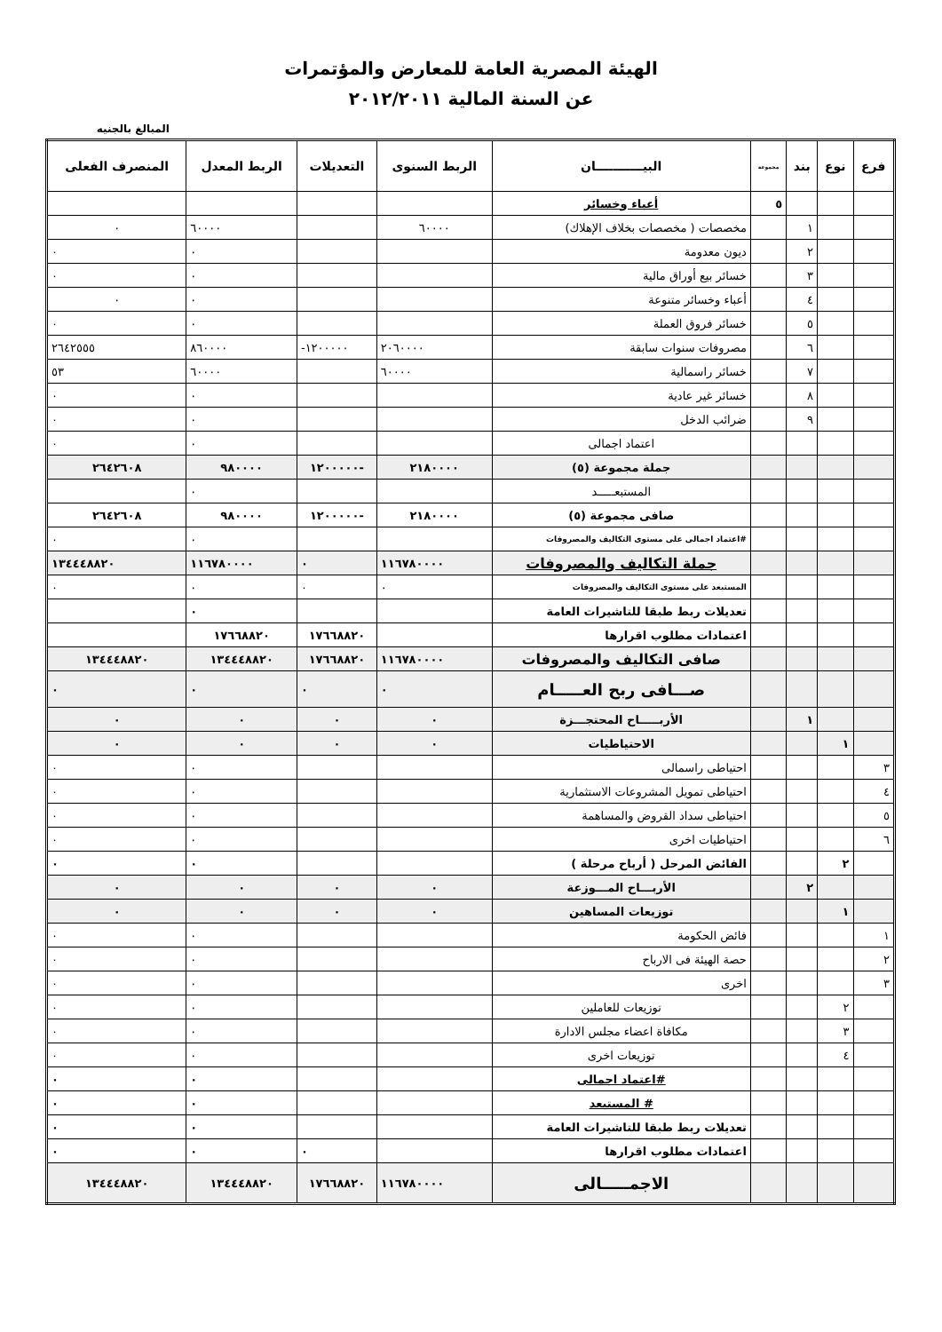الهيئة المصرية العامة للمعارض والمؤتمرات
عن السنة المالية ٢٠١٢/٢٠١١
المبالغ بالجنيه
| فرع | نوع | بند | مجموعة | البيـــــــــــان | الربط السنوى | التعديلات | الربط المعدل | المنصرف الفعلى |
| --- | --- | --- | --- | --- | --- | --- | --- | --- |
| | | | ٥ | أعباء وخسائر | | | | |
| | | ١ | | مخصصات ( مخصصات بخلاف الإهلاك) | ٦٠٠٠٠ | | ٦٠٠٠٠ | ٠ |
| | | ٢ | | ديون معدومة | | | ٠ | ٠ |
| | | ٣ | | خسائر بيع أوراق مالية | | | ٠ | ٠ |
| | | ٤ | | أعباء وخسائر متنوعة | | | ٠ | ٠ |
| | | ٥ | | خسائر فروق العملة | | | ٠ | ٠ |
| | | ٦ | | مصروفات سنوات سابقة | ٢٠٦٠٠٠٠ | -١٢٠٠٠٠٠ | ٨٦٠٠٠٠ | ٢٦٤٢٥٥٥ |
| | | ٧ | | خسائر راسمالية | ٦٠٠٠٠ | | ٦٠٠٠٠ | ٥٣ |
| | | ٨ | | خسائر غير عادية | | | ٠ | ٠ |
| | | ٩ | | ضرائب الدخل | | | ٠ | ٠ |
| | | | | اعتماد اجمالى | | | ٠ | ٠ |
| | | | | جملة مجموعة (٥) | ٢١٨٠٠٠٠ | -١٢٠٠٠٠٠ | ٩٨٠٠٠٠ | ٢٦٤٢٦٠٨ |
| | | | | المستبعـــــد | | | ٠ | |
| | | | | صافى مجموعة (٥) | ٢١٨٠٠٠٠ | -١٢٠٠٠٠٠ | ٩٨٠٠٠٠ | ٢٦٤٢٦٠٨ |
| | | | | #اعتماد اجمالى على مستوى التكاليف والمصروفات | | | ٠ | ٠ |
| | | | | جملة التكاليف والمصروفات | ١١٦٧٨٠٠٠٠ | ٠ | ١١٦٧٨٠٠٠٠ | ١٣٤٤٤٨٨٢٠ |
| | | | | المستبعد على مستوى التكاليف والمصروفات | ٠ | ٠ | ٠ | ٠ |
| | | | | تعديلات ربط طبقا للتاشيرات العامة | | | ٠ | |
| | | | | اعتمادات مطلوب اقرارها | | ١٧٦٦٨٨٢٠ | ١٧٦٦٨٨٢٠ | |
| | | | | صافى التكاليف والمصروفات | ١١٦٧٨٠٠٠٠ | ١٧٦٦٨٨٢٠ | ١٣٤٤٤٨٨٢٠ | ١٣٤٤٤٨٨٢٠ |
| | | | | صـــافى ربح العـــــام | ٠ | ٠ | ٠ | ٠ |
| | | ١ | | الأربـــــاح المحتجـــزة | ٠ | ٠ | ٠ | ٠ |
| | ١ | | | الاحتياطيات | ٠ | ٠ | ٠ | ٠ |
| ٣ | | | | احتياطى راسمالى | | | ٠ | ٠ |
| ٤ | | | | احتياطى تمويل المشروعات الاستثمارية | | | ٠ | ٠ |
| ٥ | | | | احتياطى سداد القروض والمساهمة | | | ٠ | ٠ |
| ٦ | | | | احتياطيات اخرى | | | ٠ | ٠ |
| | ٢ | | | الفائض المرحل ( أرباح مرحلة ) | | | ٠ | ٠ |
| | | ٢ | | الأربـــاح المـــوزعة | ٠ | ٠ | ٠ | ٠ |
| | ١ | | | توزيعات المساهين | ٠ | ٠ | ٠ | ٠ |
| ١ | | | | فائض الحكومة | | | ٠ | ٠ |
| ٢ | | | | حصة الهيئة فى الارباح | | | ٠ | ٠ |
| ٣ | | | | اخرى | | | ٠ | ٠ |
| | ٢ | | | توزيعات للعاملين | | | ٠ | ٠ |
| | ٣ | | | مكافاة اعضاء مجلس الادارة | | | ٠ | ٠ |
| | ٤ | | | توزيعات اخرى | | | ٠ | ٠ |
| | | | | #اعتماد اجمالى | | | ٠ | ٠ |
| | | | | # المستبعد | | | ٠ | ٠ |
| | | | | تعديلات ربط طبقا للتاشيرات العامة | | | ٠ | ٠ |
| | | | | اعتمادات مطلوب اقرارها | | ٠ | ٠ | ٠ |
| | | | | الاجمـــــالى | ١١٦٧٨٠٠٠٠ | ١٧٦٦٨٨٢٠ | ١٣٤٤٤٨٨٢٠ | ١٣٤٤٤٨٨٢٠ |